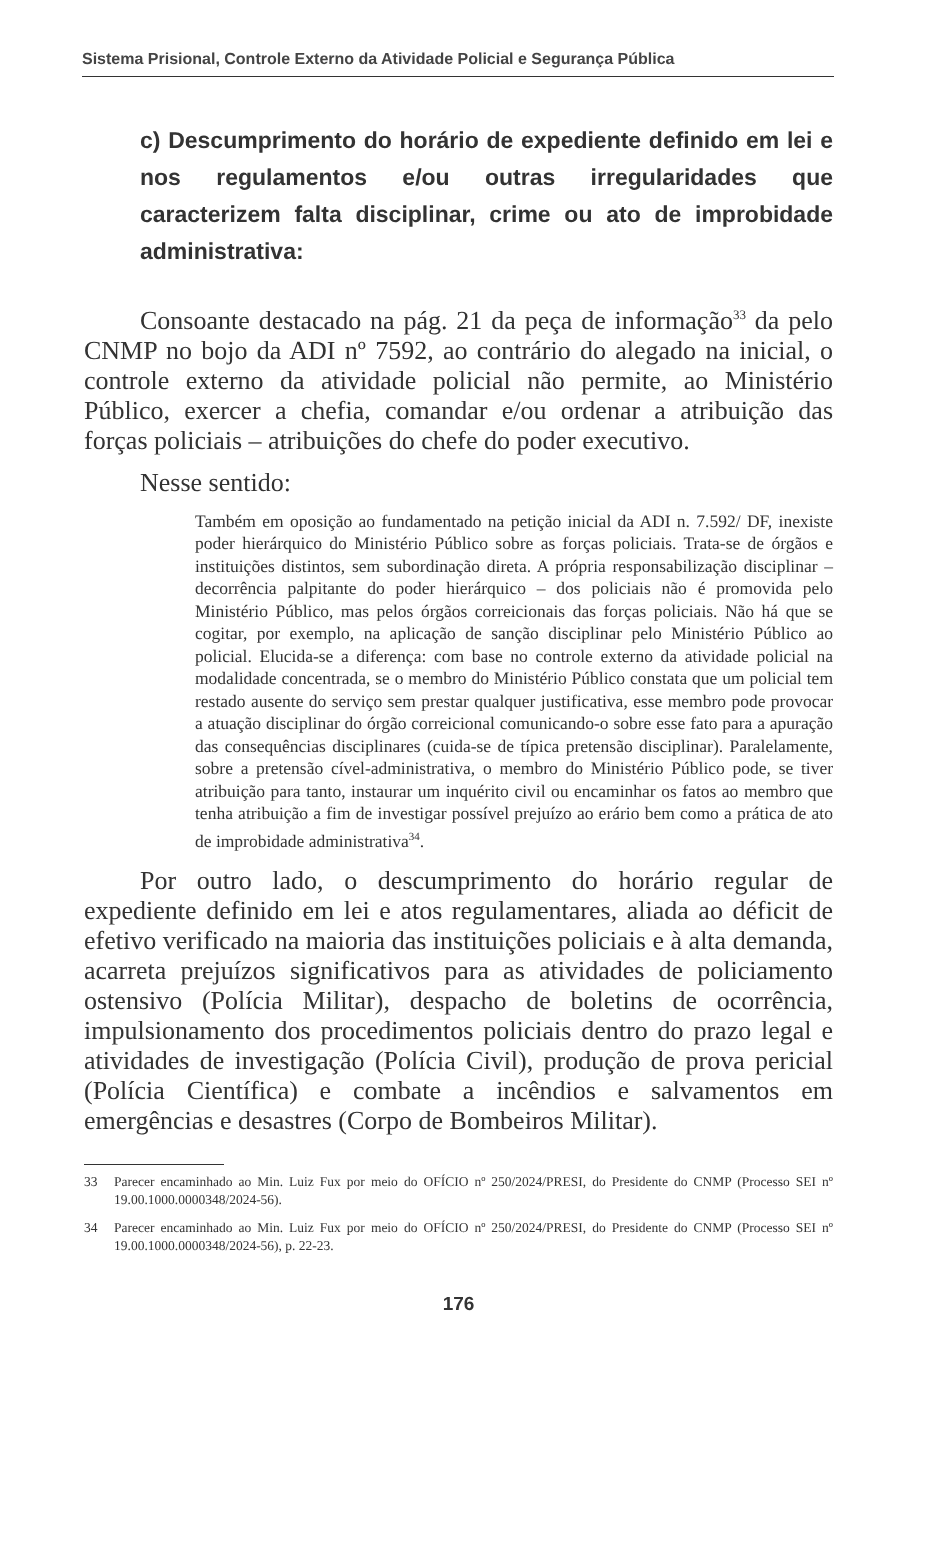Sistema Prisional, Controle Externo da Atividade Policial e Segurança Pública
c) Descumprimento do horário de expediente definido em lei e nos regulamentos e/ou outras irregularidades que caracterizem falta disciplinar, crime ou ato de improbidade administrativa:
Consoante destacado na pág. 21 da peça de informação<sup>33</sup> da pelo CNMP no bojo da ADI nº 7592, ao contrário do alegado na inicial, o controle externo da atividade policial não permite, ao Ministério Público, exercer a chefia, comandar e/ou ordenar a atribuição das forças policiais – atribuições do chefe do poder executivo.
Nesse sentido:
Também em oposição ao fundamentado na petição inicial da ADI n. 7.592/ DF, inexiste poder hierárquico do Ministério Público sobre as forças policiais. Trata-se de órgãos e instituições distintos, sem subordinação direta. A própria responsabilização disciplinar – decorrência palpitante do poder hierárquico – dos policiais não é promovida pelo Ministério Público, mas pelos órgãos correicionais das forças policiais. Não há que se cogitar, por exemplo, na aplicação de sanção disciplinar pelo Ministério Público ao policial. Elucida-se a diferença: com base no controle externo da atividade policial na modalidade concentrada, se o membro do Ministério Público constata que um policial tem restado ausente do serviço sem prestar qualquer justificativa, esse membro pode provocar a atuação disciplinar do órgão correicional comunicando-o sobre esse fato para a apuração das consequências disciplinares (cuida-se de típica pretensão disciplinar). Paralelamente, sobre a pretensão cível-administrativa, o membro do Ministério Público pode, se tiver atribuição para tanto, instaurar um inquérito civil ou encaminhar os fatos ao membro que tenha atribuição a fim de investigar possível prejuízo ao erário bem como a prática de ato de improbidade administrativa<sup>34</sup>.
Por outro lado, o descumprimento do horário regular de expediente definido em lei e atos regulamentares, aliada ao déficit de efetivo verificado na maioria das instituições policiais e à alta demanda, acarreta prejuízos significativos para as atividades de policiamento ostensivo (Polícia Militar), despacho de boletins de ocorrência, impulsionamento dos procedimentos policiais dentro do prazo legal e atividades de investigação (Polícia Civil), produção de prova pericial (Polícia Científica) e combate a incêndios e salvamentos em emergências e desastres (Corpo de Bombeiros Militar).
33 Parecer encaminhado ao Min. Luiz Fux por meio do OFÍCIO nº 250/2024/PRESI, do Presidente do CNMP (Processo SEI nº 19.00.1000.0000348/2024-56).
34 Parecer encaminhado ao Min. Luiz Fux por meio do OFÍCIO nº 250/2024/PRESI, do Presidente do CNMP (Processo SEI nº 19.00.1000.0000348/2024-56), p. 22-23.
176